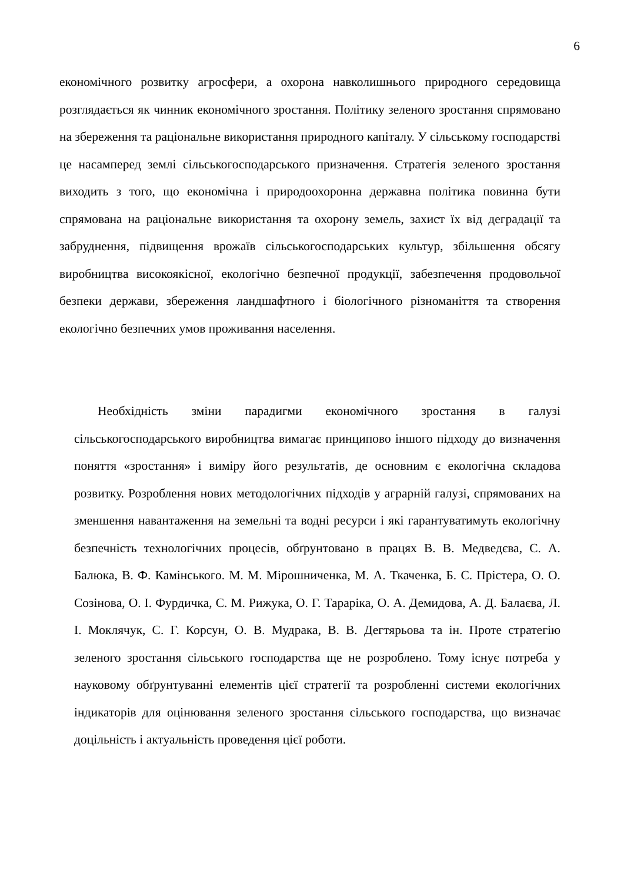6
економічного розвитку агросфери, а охорона навколишнього природного середовища розглядається як чинник економічного зростання. Політику зеленого зростання спрямовано на збереження та раціональне використання природного капіталу. У сільському господарстві це насамперед землі сільськогосподарського призначення. Стратегія зеленого зростання виходить з того, що економічна і природоохоронна державна політика повинна бути спрямована на раціональне використання та охорону земель, захист їх від деградації та забруднення, підвищення врожаїв сільськогосподарських культур, збільшення обсягу виробництва високоякісної, екологічно безпечної продукції, забезпечення продовольчої безпеки держави, збереження ландшафтного і біологічного різноманіття та створення екологічно безпечних умов проживання населення.
Необхідність зміни парадигми економічного зростання в галузі сільськогосподарського виробництва вимагає принципово іншого підходу до визначення поняття «зростання» і виміру його результатів, де основним є екологічна складова розвитку. Розроблення нових методологічних підходів у аграрній галузі, спрямованих на зменшення навантаження на земельні та водні ресурси і які гарантуватимуть екологічну безпечність технологічних процесів, обґрунтовано в працях В. В. Медведєва, С. А. Балюка, В. Ф. Камінського. М. М. Мірошниченка, М. А. Ткаченка, Б. С. Прістера, О. О. Созінова, О. І. Фурдичка, С. М. Рижука, О. Г. Тараріка, О. А. Демидова, А. Д. Балаєва, Л. І. Моклячук, С. Г. Корсун, О. В. Мудрака, В. В. Дегтярьова та ін. Проте стратегію зеленого зростання сільського господарства ще не розроблено. Тому існує потреба у науковому обґрунтуванні елементів цієї стратегії та розробленні системи екологічних індикаторів для оцінювання зеленого зростання сільського господарства, що визначає доцільність і актуальність проведення цієї роботи.